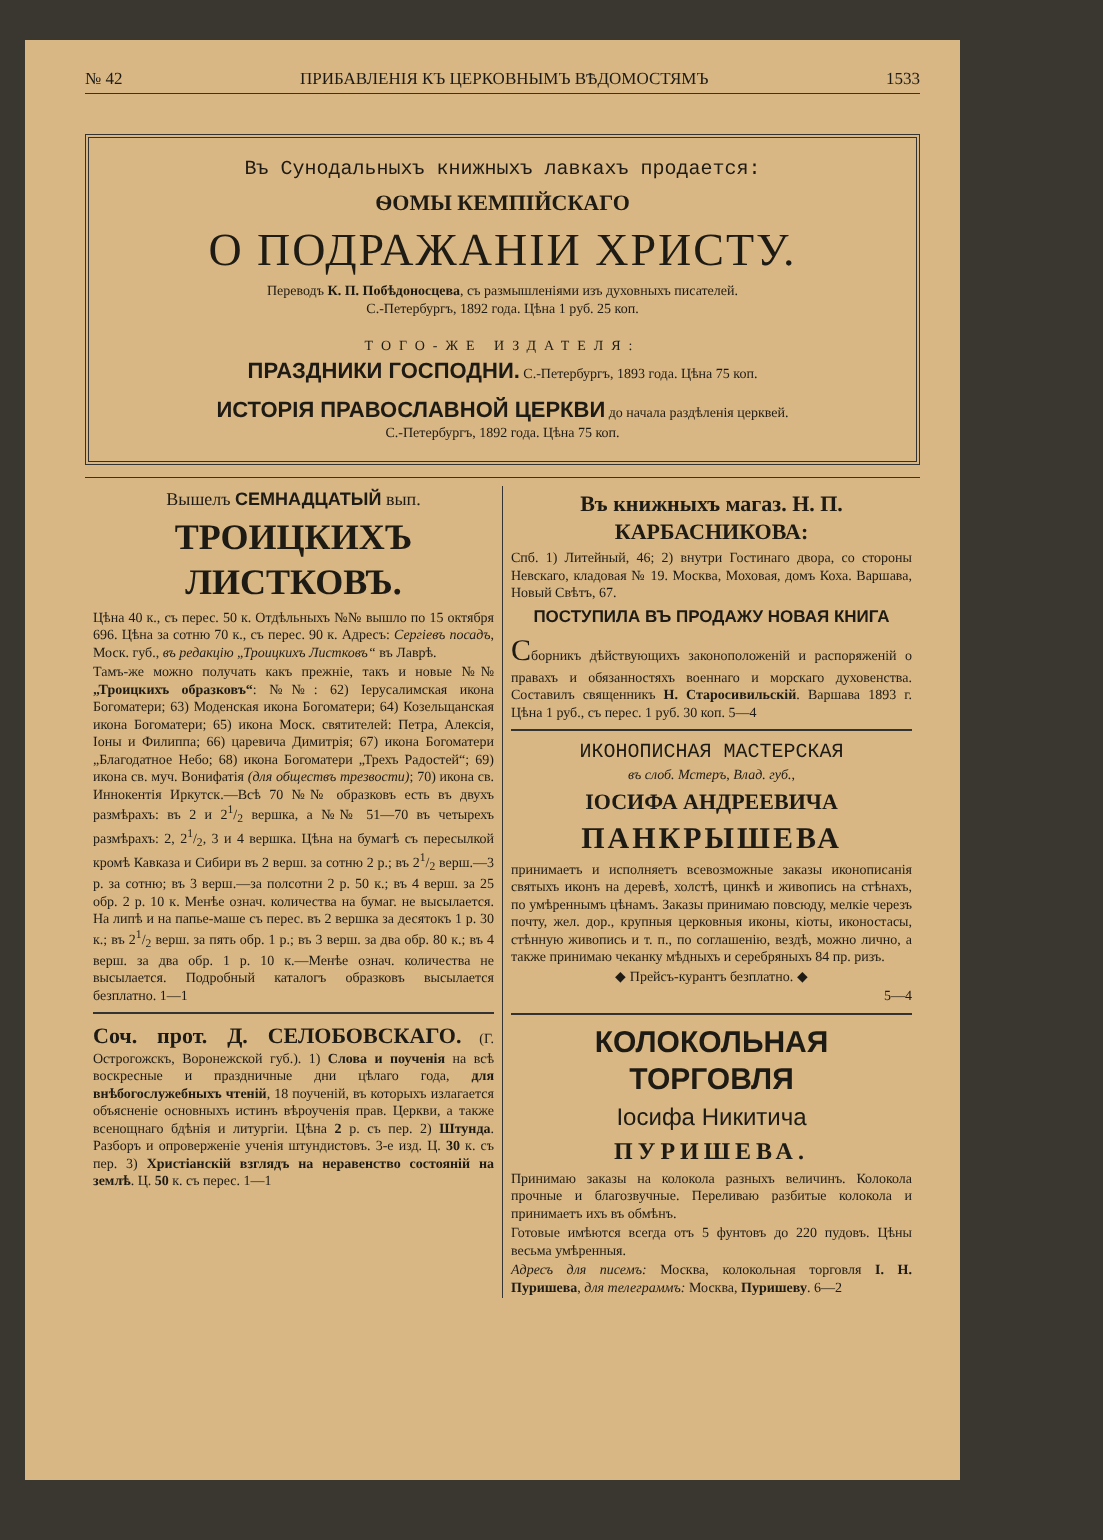№ 42 ПРИБАВЛЕНІЯ КЪ ЦЕРКОВНЫМЪ ВѢДОМОСТЯМЪ 1533
Въ Сунодальныхъ книжныхъ лавкахъ продается:
ѲОМЫ КЕМПІЙСКАГО
О ПОДРАЖАНІИ ХРИСТУ.
Переводъ К. П. Побѣдоносцева, съ размышленіями изъ духовныхъ писателей.
С.-Петербургъ, 1892 года. Цѣна 1 руб. 25 коп.
ТОГО-ЖЕ ИЗДАТЕЛЯ:
ПРАЗДНИКИ ГОСПОДНИ. С.-Петербургъ, 1893 года. Цѣна 75 коп.
ИСТОРІЯ ПРАВОСЛАВНОЙ ЦЕРКВИ до начала раздѣленія церквей.
С.-Петербургъ, 1892 года. Цѣна 75 коп.
Вышелъ СЕМНАДЦАТЫЙ вып.
ТРОИЦКИХЪ ЛИСТКОВЪ.
Цѣна 40 к., съ перес. 50 к. Отдѣльныхъ №№ вышло по 15 октября 696. Цѣна за сотню 70 к., съ перес. 90 к. Адресъ: Сергіевъ посадъ, Моск. губ., въ редакцію „Троицкихъ Листковъ“ въ Лаврѣ.
Тамъ-же можно получать какъ прежніе, такъ и новые №№ „Троицкихъ образковъ“: №№: 62) Іерусалимская икона Богоматери; 63) Моденская икона Богоматери; 64) Козельщанская икона Богоматери; 65) икона Моск. святителей: Петра, Алексія, Іоны и Филиппа; 66) царевича Димитрія; 67) икона Богоматери „Благодатное Небо; 68) икона Богоматери „Трехъ Радостей“; 69) икона св. муч. Вонифатія (для обществъ трезвости); 70) икона св. Иннокентія Иркутск.—Всѣ 70 №№ образковъ есть въ двухъ размѣрахъ: въ 2 и 21/2 вершка, а №№ 51—70 въ четырехъ размѣрахъ: 2, 21/2, 3 и 4 вершка. Цѣна на бумагѣ съ пересылкой кромѣ Кавказа и Сибири въ 2 верш. за сотню 2 р.; въ 21/2 верш.—3 р. за сотню; въ 3 верш.—за полсотни 2 р. 50 к.; въ 4 верш. за 25 обр. 2 р. 10 к. Менѣе означ. количества на бумаг. не высылается. На липѣ и на папье-маше съ перес. въ 2 вершка за десятокъ 1 р. 30 к.; въ 21/2 верш. за пять обр. 1 р.; въ 3 верш. за два обр. 80 к.; въ 4 верш. за два обр. 1 р. 10 к.—Менѣе означ. количества не высылается. Подробный каталогъ образковъ высылается безплатно. 1—1
Соч. прот. Д. СЕЛОБОВСКАГО. (Г. Острогожскъ, Воронежской губ.). 1) Слова и поученія на всѣ воскресные и праздничные дни цѣлаго года, для внѣбогослужебныхъ чтеній, 18 поученій, въ которыхъ излагается объясненіе основныхъ истинъ вѣроученія прав. Церкви, а также всенощнаго бдѣнія и литургіи. Цѣна 2 р. съ пер. 2) Штунда. Разборъ и опроверженіе ученія штундистовъ. 3-е изд. Ц. 30 к. съ пер. 3) Христіанскій взглядъ на неравенство состояній на землѣ. Ц. 50 к. съ перес. 1—1
Въ книжныхъ магаз. Н. П. КАРБАСНИКОВА:
Спб. 1) Литейный, 46; 2) внутри Гостинаго двора, со стороны Невскаго, кладовая № 19. Москва, Моховая, домъ Коха. Варшава, Новый Свѣтъ, 67.
ПОСТУПИЛА ВЪ ПРОДАЖУ НОВАЯ КНИГА
Сборникъ дѣйствующихъ законоположеній и распоряженій о правахъ и обязанностяхъ военнаго и морскаго духовенства. Составилъ священникъ Н. Старосивильскій. Варшава 1893 г. Цѣна 1 руб., съ перес. 1 руб. 30 коп. 5—4
ИКОНОПИСНАЯ МАСТЕРСКАЯ
въ слоб. Мстеръ, Влад. губ.,
ІОСИФА АНДРЕЕВИЧА
ПАНКРЫШЕВА
принимаетъ и исполняетъ всевозможные заказы иконописанія святыхъ иконъ на деревѣ, холстѣ, цинкѣ и живопись на стѣнахъ, по умѣреннымъ цѣнамъ. Заказы принимаю повсюду, мелкіе черезъ почту, жел. дор., крупныя церковныя иконы, кіоты, иконостасы, стѣнную живопись и т. п., по соглашенію, вездѣ, можно лично, а также принимаю чеканку мѣдныхъ и серебряныхъ 84 пр. ризъ.
◆ Прейсъ-курантъ безплатно. ◆
5—4
КОЛОКОЛЬНАЯ ТОРГОВЛЯ
Іосифа Никитича
ПУРИШЕВА.
Принимаю заказы на колокола разныхъ величинъ. Колокола прочные и благозвучные. Переливаю разбитые колокола и принимаетъ ихъ въ обмѣнъ.
Готовые имѣются всегда отъ 5 фунтовъ до 220 пудовъ. Цѣны весьма умѣренныя.
Адресъ для писемъ: Москва, колокольная торговля І. Н. Пуришева, для телеграммъ: Москва, Пуришеву. 6—2